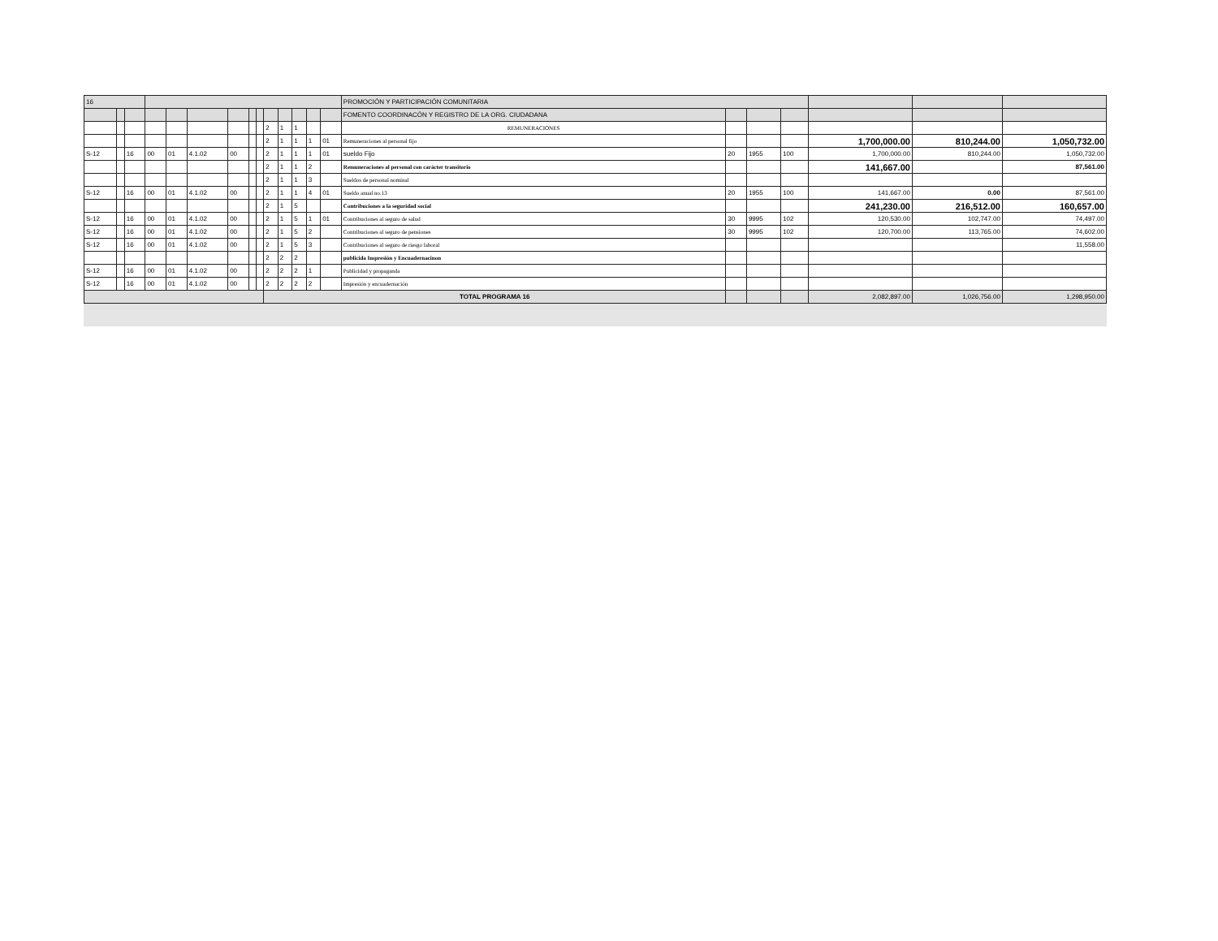| 16 | | | | | | | | | | | | | | PROMOCIÓN Y PARTICIPACIÓN COMUNITARIA | | | | | | |
| | | | | | | | | | | | | | | FOMENTO COORDINACÓN Y REGISTRO DE LA ORG. CIUDADANA | | | | | | |
| | | | | | | | | | 2 | 1 | 1 | | | REMUNERACIONES | | | | | | |
| | | | | | | | | | 2 | 1 | 1 | 1 | 01 | Remuneraciones al personal fijo | | | | 1,700,000.00 | 810,244.00 | 1,050,732.00 |
| S-12 | | 16 | 00 | 01 | 4.1.02 | 00 | | | 2 | 1 | 1 | 1 | 01 | sueldo Fijo | 20 | 1955 | 100 | 1,700,000.00 | 810,244.00 | 1,050,732.00 |
| | | | | | | | | | 2 | 1 | 1 | 2 | | Remuneraciones al personal con carácter transitorio | | | | 141,667.00 | | 87,561.00 |
| | | | | | | | | | 2 | 1 | 1 | 3 | | Sueldos de personal nominal | | | | | | |
| S-12 | | 16 | 00 | 01 | 4.1.02 | 00 | | | 2 | 1 | 1 | 4 | 01 | Sueldo anual no.13 | 20 | 1955 | 100 | 141,667.00 | 0.00 | 87,561.00 |
| | | | | | | | | | 2 | 1 | 5 | | | Contribuciones a la seguridad social | | | | 241,230.00 | 216,512.00 | 160,657.00 |
| S-12 | | 16 | 00 | 01 | 4.1.02 | 00 | | | 2 | 1 | 5 | 1 | 01 | Contribuciones al seguro de salud | 30 | 9995 | 102 | 120,530.00 | 102,747.00 | 74,497.00 |
| S-12 | | 16 | 00 | 01 | 4.1.02 | 00 | | | 2 | 1 | 5 | 2 | | Contribuciones al seguro de pensiones | 30 | 9995 | 102 | 120,700.00 | 113,765.00 | 74,602.00 |
| S-12 | | 16 | 00 | 01 | 4.1.02 | 00 | | | 2 | 1 | 5 | 3 | | Contribuciones al seguro de riesgo laboral | | | | | | 11,558.00 |
| | | | | | | | | | 2 | 2 | 2 | | | publicida Impresión y Encuadernacinon | | | | | | |
| S-12 | | 16 | 00 | 01 | 4.1.02 | 00 | | | 2 | 2 | 2 | 1 | | Publicidad y propaganda | | | | | | |
| S-12 | | 16 | 00 | 01 | 4.1.02 | 00 | | | 2 | 2 | 2 | 2 | | Impresión y encuadernación | | | | | | |
| | | | | | | | | | TOTAL PROGRAMA 16 | | | | | | | | | 2,082,897.00 | 1,026,756.00 | 1,298,950.00 |